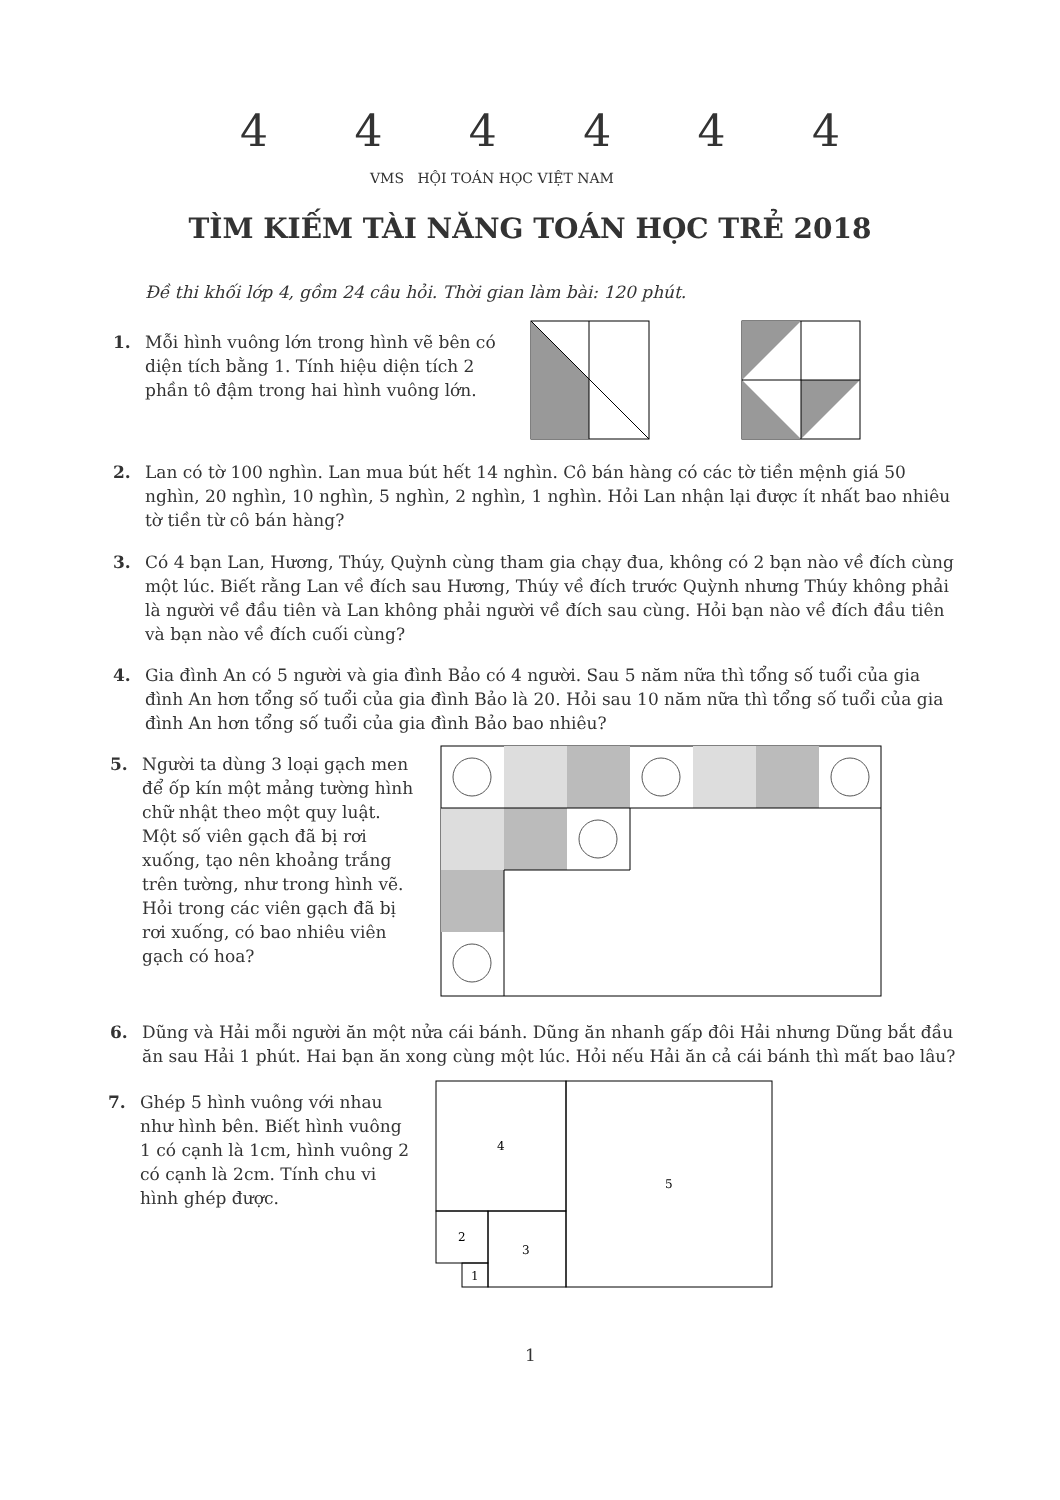4 4 4 4 4 4
VMS HỘI TOÁN HỌC VIỆT NAM
TÌM KIẾM TÀI NĂNG TOÁN HỌC TRẺ 2018
Đề thi khối lớp 4, gồm 24 câu hỏi. Thời gian làm bài: 120 phút.
1. Mỗi hình vuông lớn trong hình vẽ bên có diện tích bằng 1. Tính hiệu diện tích 2 phần tô đậm trong hai hình vuông lớn.
2. Lan có tờ 100 nghìn. Lan mua bút hết 14 nghìn. Cô bán hàng có các tờ tiền mệnh giá 50 nghìn, 20 nghìn, 10 nghìn, 5 nghìn, 2 nghìn, 1 nghìn. Hỏi Lan nhận lại được ít nhất bao nhiêu tờ tiền từ cô bán hàng?
3. Có 4 bạn Lan, Hương, Thúy, Quỳnh cùng tham gia chạy đua, không có 2 bạn nào về đích cùng một lúc. Biết rằng Lan về đích sau Hương, Thúy về đích trước Quỳnh nhưng Thúy không phải là người về đầu tiên và Lan không phải người về đích sau cùng. Hỏi bạn nào về đích đầu tiên và bạn nào về đích cuối cùng?
4. Gia đình An có 5 người và gia đình Bảo có 4 người. Sau 5 năm nữa thì tổng số tuổi của gia đình An hơn tổng số tuổi của gia đình Bảo là 20. Hỏi sau 10 năm nữa thì tổng số tuổi của gia đình An hơn tổng số tuổi của gia đình Bảo bao nhiêu?
5. Người ta dùng 3 loại gạch men để ốp kín một mảng tường hình chữ nhật theo một quy luật. Một số viên gạch đã bị rơi xuống, tạo nên khoảng trắng trên tường, như trong hình vẽ. Hỏi trong các viên gạch đã bị rơi xuống, có bao nhiêu viên gạch có hoa?
6. Dũng và Hải mỗi người ăn một nửa cái bánh. Dũng ăn nhanh gấp đôi Hải nhưng Dũng bắt đầu ăn sau Hải 1 phút. Hai bạn ăn xong cùng một lúc. Hỏi nếu Hải ăn cả cái bánh thì mất bao lâu?
7. Ghép 5 hình vuông với nhau như hình bên. Biết hình vuông 1 có cạnh là 1cm, hình vuông 2 có cạnh là 2cm. Tính chu vi hình ghép được.
4
5
2
3
1
1